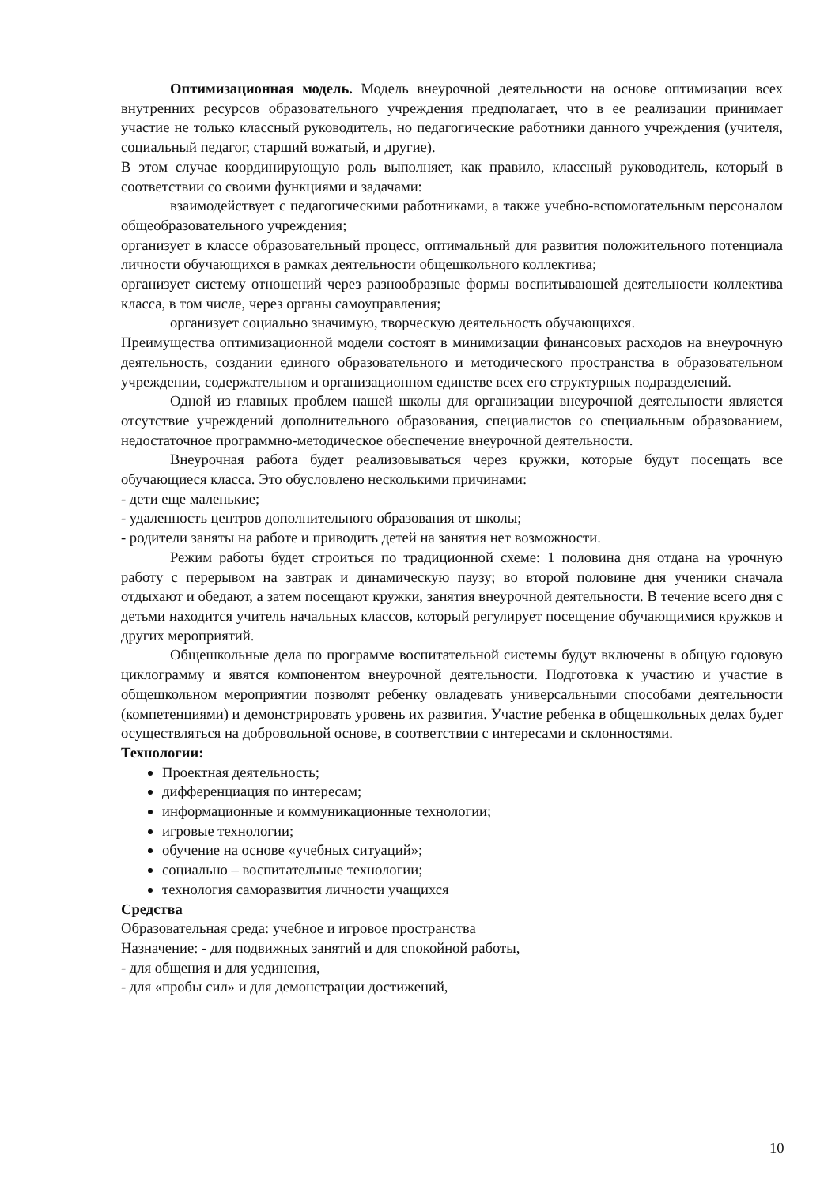Оптимизационная модель. Модель внеурочной деятельности на основе оптимизации всех внутренних ресурсов образовательного учреждения предполагает, что в ее реализации принимает участие не только классный руководитель, но педагогические работники данного учреждения (учителя, социальный педагог, старший вожатый, и другие).
В этом случае координирующую роль выполняет, как правило, классный руководитель, который в соответствии со своими функциями и задачами:
взаимодействует с педагогическими работниками, а также учебно-вспомогательным персоналом общеобразовательного учреждения;
организует в классе образовательный процесс, оптимальный для развития положительного потенциала личности обучающихся в рамках деятельности общешкольного коллектива;
организует систему отношений через разнообразные формы воспитывающей деятельности коллектива класса, в том числе, через органы самоуправления;
организует социально значимую, творческую деятельность обучающихся.
Преимущества оптимизационной модели состоят в минимизации финансовых расходов на внеурочную деятельность, создании единого образовательного и методического пространства в образовательном учреждении, содержательном и организационном единстве всех его структурных подразделений.
Одной из главных проблем нашей школы для организации внеурочной деятельности является отсутствие учреждений дополнительного образования, специалистов со специальным образованием, недостаточное программно-методическое обеспечение внеурочной деятельности.
Внеурочная работа будет реализовываться через кружки, которые будут посещать все обучающиеся класса. Это обусловлено несколькими причинами:
- дети еще маленькие;
- удаленность центров дополнительного образования от школы;
- родители заняты на работе и приводить детей на занятия нет возможности.
Режим работы будет строиться по традиционной схеме: 1 половина дня отдана на урочную работу с перерывом на завтрак и динамическую паузу; во второй половине дня ученики сначала отдыхают и обедают, а затем посещают кружки, занятия внеурочной деятельности. В течение всего дня с детьми находится учитель начальных классов, который регулирует посещение обучающимися кружков и других мероприятий.
Общешкольные дела по программе воспитательной системы будут включены в общую годовую циклограмму и явятся компонентом внеурочной деятельности. Подготовка к участию и участие в общешкольном мероприятии позволят ребенку овладевать универсальными способами деятельности (компетенциями) и демонстрировать уровень их развития. Участие ребенка в общешкольных делах будет осуществляться на добровольной основе, в соответствии с интересами и склонностями.
Технологии:
Проектная деятельность;
дифференциация по интересам;
информационные и коммуникационные технологии;
игровые технологии;
обучение на основе «учебных ситуаций»;
социально – воспитательные технологии;
технология саморазвития личности учащихся
Средства
Образовательная среда: учебное и игровое пространства
Назначение: - для подвижных занятий и для спокойной работы,
- для общения и для уединения,
- для «пробы сил» и для демонстрации достижений,
10